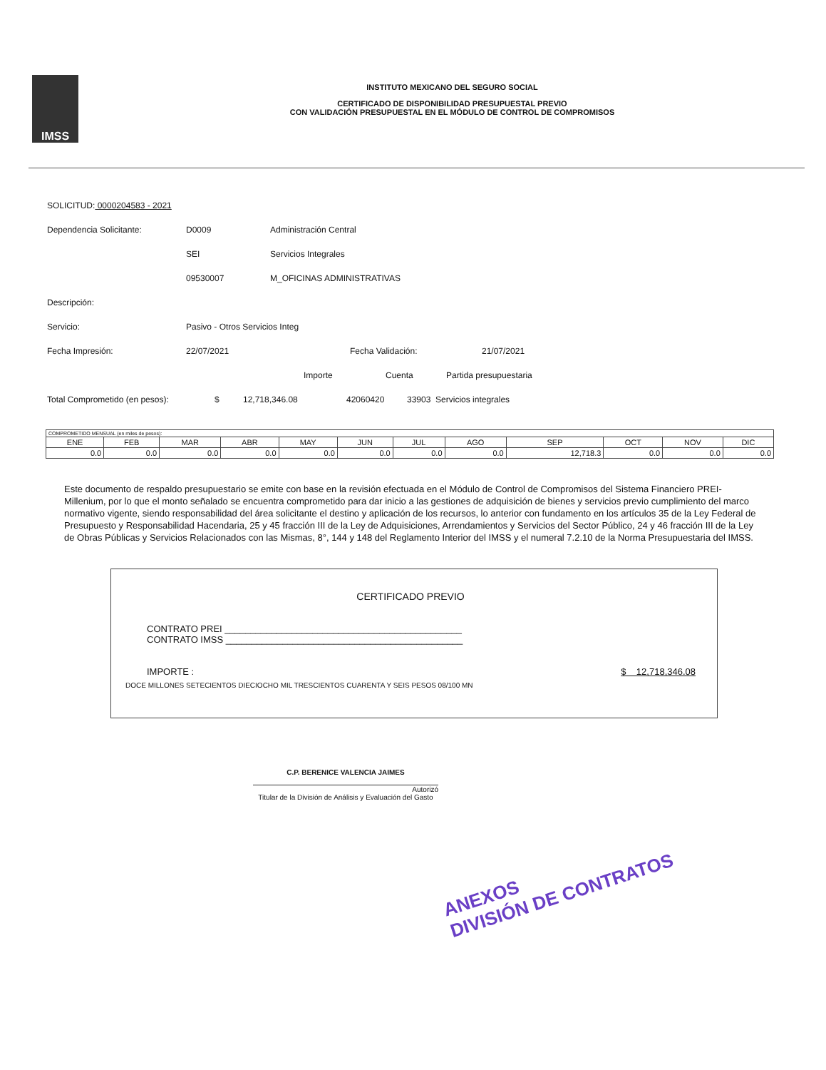IMSS
INSTITUTO MEXICANO DEL SEGURO SOCIAL
CERTIFICADO DE DISPONIBILIDAD PRESUPUESTAL PREVIO
CON VALIDACIÓN PRESUPUESTAL EN EL MÓDULO DE CONTROL DE COMPROMISOS
SOLICITUD: 0000204583 - 2021
Dependencia Solicitante: D0009 Administración Central
SEI Servicios Integrales
09530007 M_OFICINAS ADMINISTRATIVAS
Descripción:
Servicio: Pasivo - Otros Servicios Integ
Fecha Impresión: 22/07/2021 Fecha Validación: 21/07/2021
Importe Cuenta Partida presupuestaria
Total Comprometido (en pesos): $ 12,718,346.08 42060420 33903 Servicios integrales
| COMPROMETIDO MENSUAL (en miles de pesos): | | | | | | | | | | | |
| --- | --- | --- | --- | --- | --- | --- | --- | --- | --- | --- | --- |
| ENE | FEB | MAR | ABR | MAY | JUN | JUL | AGO | SEP | OCT | NOV | DIC |
| 0.0 | 0.0 | 0.0 | 0.0 | 0.0 | 0.0 | 0.0 | 0.0 | 12,718.3 | 0.0 | 0.0 | 0.0 |
Este documento de respaldo presupuestario se emite con base en la revisión efectuada en el Módulo de Control de Compromisos del Sistema Financiero PREI-Millenium, por lo que el monto señalado se encuentra comprometido para dar inicio a las gestiones de adquisición de bienes y servicios previo cumplimiento del marco normativo vigente, siendo responsabilidad del área solicitante el destino y aplicación de los recursos, lo anterior con fundamento en los artículos 35 de la Ley Federal de Presupuesto y Responsabilidad Hacendaria, 25 y 45 fracción III de la Ley de Adquisiciones, Arrendamientos y Servicios del Sector Público, 24 y 46 fracción III de la Ley de Obras Públicas y Servicios Relacionados con las Mismas, 8°, 144 y 148 del Reglamento Interior del IMSS y el numeral 7.2.10 de la Norma Presupuestaria del IMSS.
CERTIFICADO PREVIO
CONTRATO PREI ______________________________________________
CONTRATO IMSS ______________________________________________
IMPORTE : $ 12,718,346.08
DOCE MILLONES SETECIENTOS DIECIOCHO MIL TRESCIENTOS CUARENTA Y SEIS PESOS 08/100 MN
C.P. BERENICE VALENCIA JAIMES
Autorizó
Titular de la División de Análisis y Evaluación del Gasto
ANEXOS
DIVISIÓN DE CONTRATOS